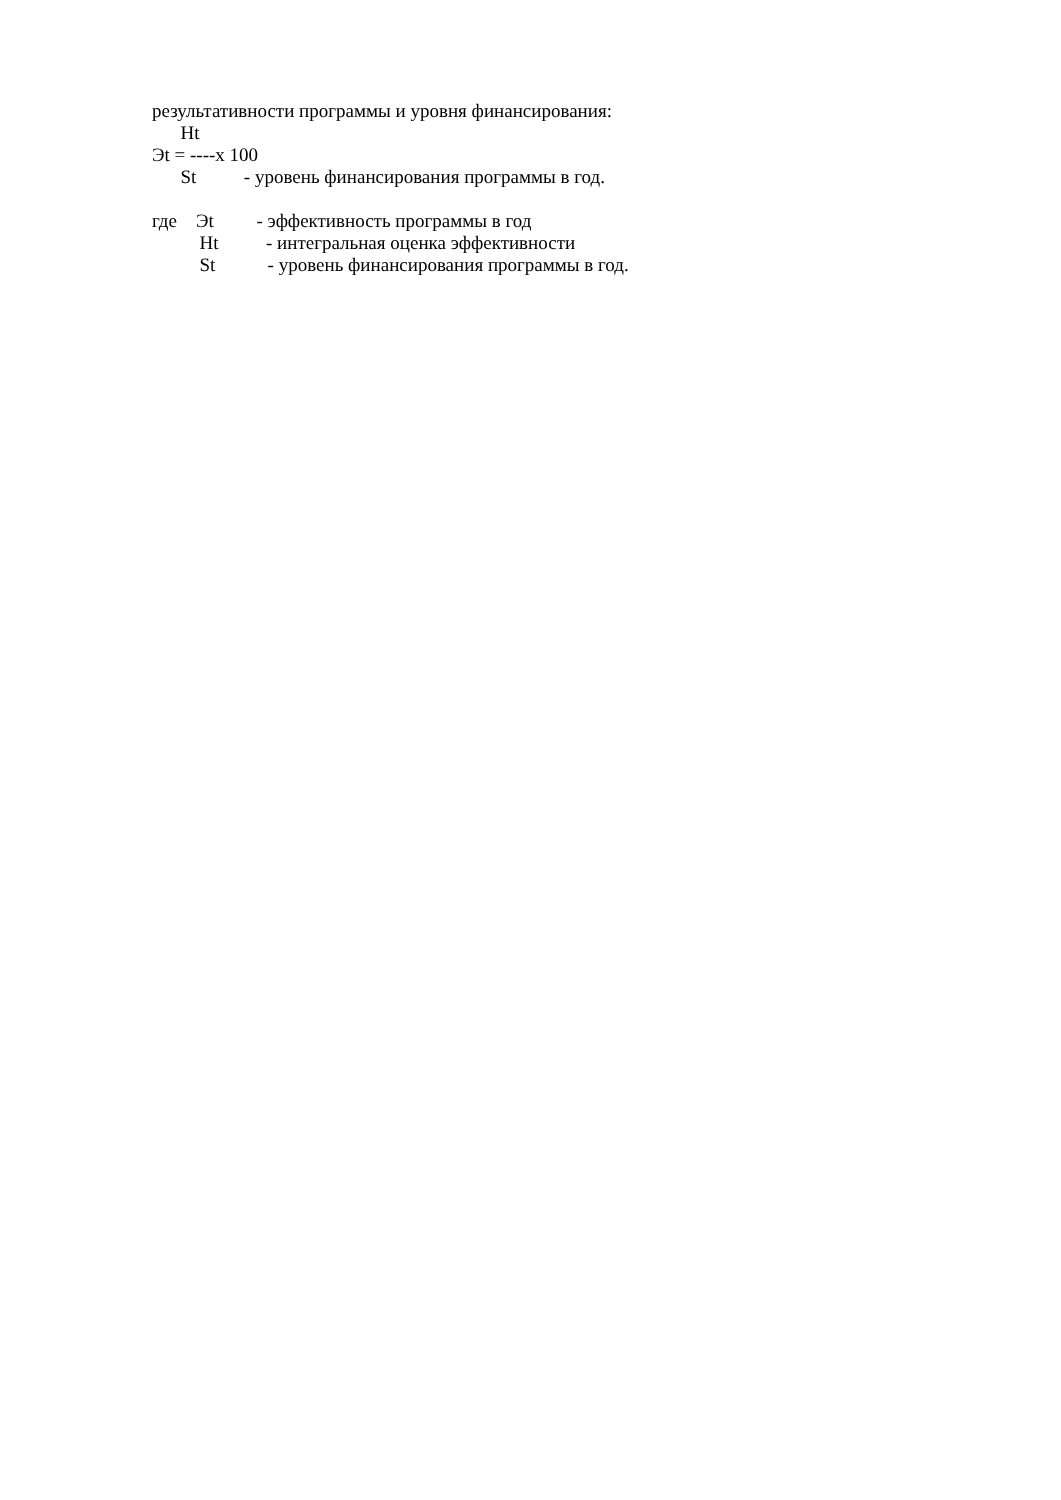результативности программы и уровня финансирования:
Ht
Эt = ----х 100
St - уровень финансирования программы в год.
где Эt - эффективность программы в год
Ht - интегральная оценка эффективности
St - уровень финансирования программы в год.